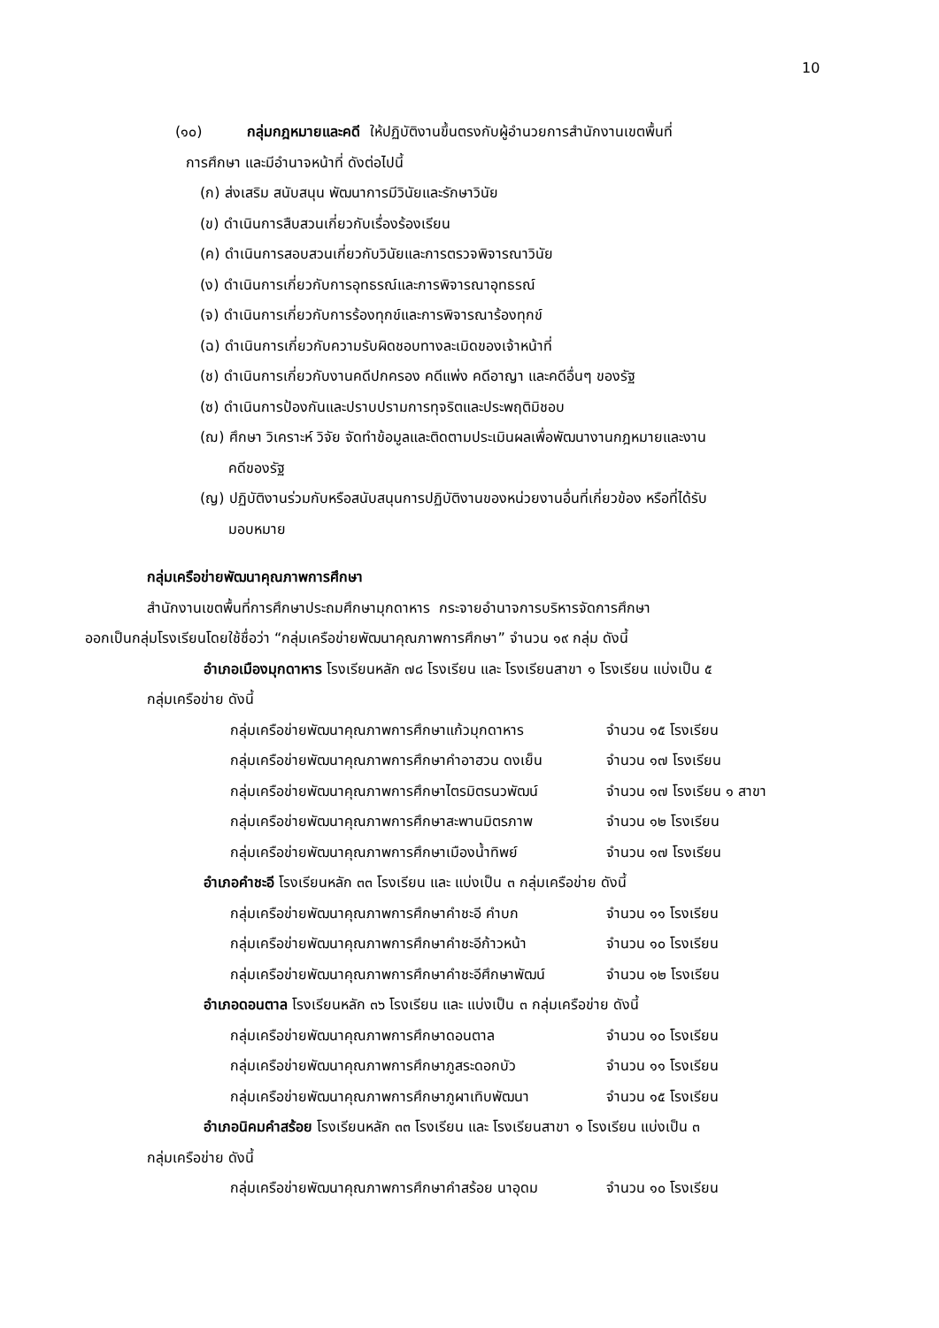10
(๑๐) กลุ่มกฎหมายและคดี ให้ปฏิบัติงานขึ้นตรงกับผู้อำนวยการสำนักงานเขตพื้นที่
การศึกษา และมีอำนาจหน้าที่ ดังต่อไปนี้
(ก) ส่งเสริม สนับสนุน พัฒนาการมีวินัยและรักษาวินัย
(ข) ดำเนินการสืบสวนเกี่ยวกับเรื่องร้องเรียน
(ค) ดำเนินการสอบสวนเกี่ยวกับวินัยและการตรวจพิจารณาวินัย
(ง) ดำเนินการเกี่ยวกับการอุทธรณ์และการพิจารณาอุทธรณ์
(จ) ดำเนินการเกี่ยวกับการร้องทุกข์และการพิจารณาร้องทุกข์
(ฉ) ดำเนินการเกี่ยวกับความรับผิดชอบทางละเมิดของเจ้าหน้าที่
(ช) ดำเนินการเกี่ยวกับงานคดีปกครอง คดีแพ่ง คดีอาญา และคดีอื่นๆ ของรัฐ
(ซ) ดำเนินการป้องกันและปราบปรามการทุจริตและประพฤติมิชอบ
(ฌ) ศึกษา วิเคราะห์ วิจัย จัดทำข้อมูลและติดตามประเมินผลเพื่อพัฒนางานกฎหมายและงาน
คดีของรัฐ
(ญ) ปฏิบัติงานร่วมกับหรือสนับสนุนการปฏิบัติงานของหน่วยงานอื่นที่เกี่ยวข้อง หรือที่ได้รับ
มอบหมาย
กลุ่มเครือข่ายพัฒนาคุณภาพการศึกษา
สำนักงานเขตพื้นที่การศึกษาประถมศึกษามุกดาหาร กระจายอำนาจการบริหารจัดการศึกษา
ออกเป็นกลุ่มโรงเรียนโดยใช้ชื่อว่า “กลุ่มเครือข่ายพัฒนาคุณภาพการศึกษา” จำนวน ๑๙ กลุ่ม ดังนี้
อำเภอเมืองมุกดาหาร โรงเรียนหลัก ๗๘ โรงเรียน และ โรงเรียนสาขา ๑ โรงเรียน แบ่งเป็น ๕
กลุ่มเครือข่าย ดังนี้
กลุ่มเครือข่ายพัฒนาคุณภาพการศึกษาแก้วมุกดาหาร จำนวน ๑๕ โรงเรียน
กลุ่มเครือข่ายพัฒนาคุณภาพการศึกษาคำอาฮวน ดงเย็น จำนวน ๑๗ โรงเรียน
กลุ่มเครือข่ายพัฒนาคุณภาพการศึกษาไตรมิตรนวพัฒน์ จำนวน ๑๗ โรงเรียน ๑ สาขา
กลุ่มเครือข่ายพัฒนาคุณภาพการศึกษาสะพานมิตรภาพ จำนวน ๑๒ โรงเรียน
กลุ่มเครือข่ายพัฒนาคุณภาพการศึกษาเมืองน้ำทิพย์ จำนวน ๑๗ โรงเรียน
อำเภอคำชะอี โรงเรียนหลัก ๓๓ โรงเรียน และ แบ่งเป็น ๓ กลุ่มเครือข่าย ดังนี้
กลุ่มเครือข่ายพัฒนาคุณภาพการศึกษาคำชะอี คำบก จำนวน ๑๑ โรงเรียน
กลุ่มเครือข่ายพัฒนาคุณภาพการศึกษาคำชะอีก้าวหน้า จำนวน ๑๐ โรงเรียน
กลุ่มเครือข่ายพัฒนาคุณภาพการศึกษาคำชะอีศึกษาพัฒน์ จำนวน ๑๒ โรงเรียน
อำเภอดอนตาล โรงเรียนหลัก ๓๖ โรงเรียน และ แบ่งเป็น ๓ กลุ่มเครือข่าย ดังนี้
กลุ่มเครือข่ายพัฒนาคุณภาพการศึกษาดอนตาล จำนวน ๑๐ โรงเรียน
กลุ่มเครือข่ายพัฒนาคุณภาพการศึกษาภูสระดอกบัว จำนวน ๑๑ โรงเรียน
กลุ่มเครือข่ายพัฒนาคุณภาพการศึกษาภูผาเทิบพัฒนา จำนวน ๑๕ โรงเรียน
อำเภอนิคมคำสร้อย โรงเรียนหลัก ๓๓ โรงเรียน และ โรงเรียนสาขา ๑ โรงเรียน แบ่งเป็น ๓
กลุ่มเครือข่าย ดังนี้
กลุ่มเครือข่ายพัฒนาคุณภาพการศึกษาคำสร้อย นาอุดม จำนวน ๑๐ โรงเรียน